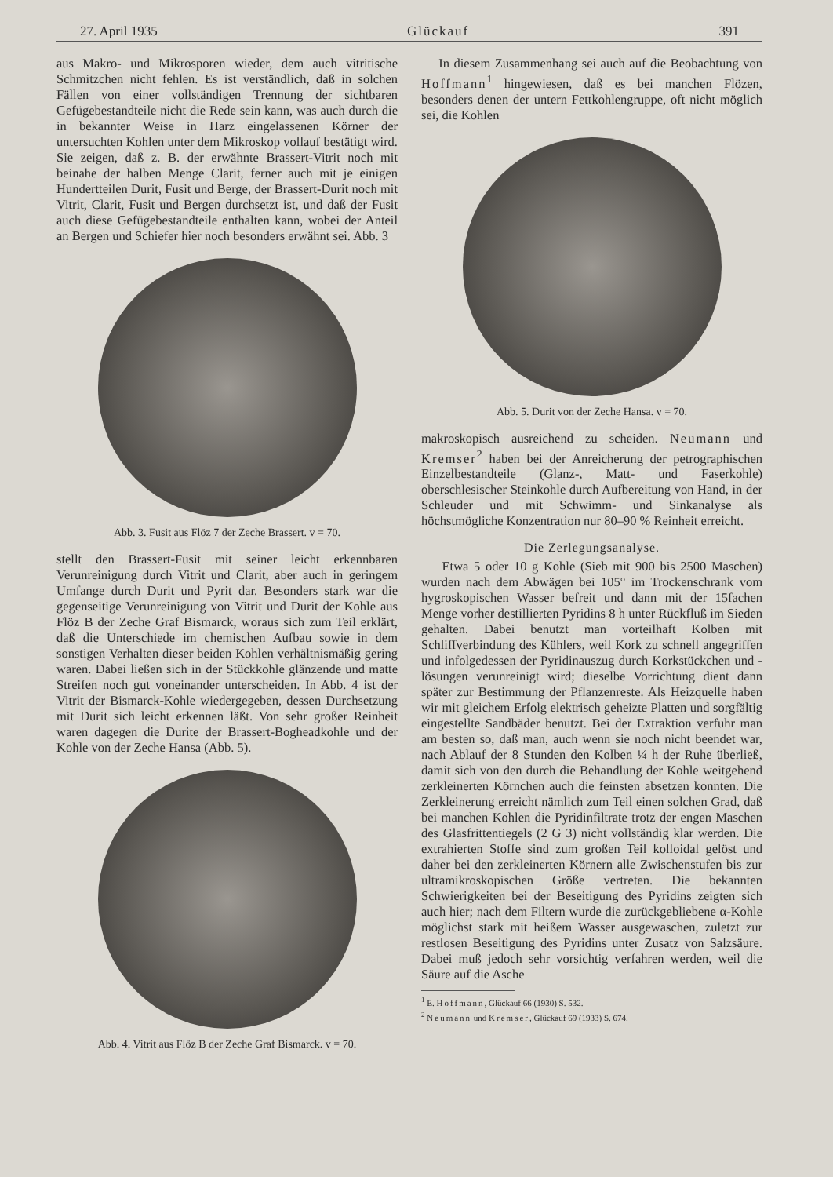27. April 1935 Glückauf 391
aus Makro- und Mikrosporen wieder, dem auch vitritische Schmitzchen nicht fehlen. Es ist verständlich, daß in solchen Fällen von einer vollständigen Trennung der sichtbaren Gefügebestandteile nicht die Rede sein kann, was auch durch die in bekannter Weise in Harz eingelassenen Körner der untersuchten Kohlen unter dem Mikroskop vollauf bestätigt wird. Sie zeigen, daß z. B. der erwähnte Brassert-Vitrit noch mit beinahe der halben Menge Clarit, ferner auch mit je einigen Hundertteilen Durit, Fusit und Berge, der Brassert-Durit noch mit Vitrit, Clarit, Fusit und Bergen durchsetzt ist, und daß der Fusit auch diese Gefügebestandteile enthalten kann, wobei der Anteil an Bergen und Schiefer hier noch besonders erwähnt sei. Abb. 3
Abb. 3. Fusit aus Flöz 7 der Zeche Brassert. v = 70.
stellt den Brassert-Fusit mit seiner leicht erkennbaren Verunreinigung durch Vitrit und Clarit, aber auch in geringem Umfange durch Durit und Pyrit dar. Besonders stark war die gegenseitige Verunreinigung von Vitrit und Durit der Kohle aus Flöz B der Zeche Graf Bismarck, woraus sich zum Teil erklärt, daß die Unterschiede im chemischen Aufbau sowie in dem sonstigen Verhalten dieser beiden Kohlen verhältnismäßig gering waren. Dabei ließen sich in der Stückkohle glänzende und matte Streifen noch gut voneinander unterscheiden. In Abb. 4 ist der Vitrit der Bismarck-Kohle wiedergegeben, dessen Durchsetzung mit Durit sich leicht erkennen läßt. Von sehr großer Reinheit waren dagegen die Durite der Brassert-Bogheadkohle und der Kohle von der Zeche Hansa (Abb. 5).
Abb. 4. Vitrit aus Flöz B der Zeche Graf Bismarck. v = 70.
In diesem Zusammenhang sei auch auf die Beobachtung von Hoffmann<sup>1</sup> hingewiesen, daß es bei manchen Flözen, besonders denen der untern Fettkohlengruppe, oft nicht möglich sei, die Kohlen
Abb. 5. Durit von der Zeche Hansa. v = 70.
makroskopisch ausreichend zu scheiden. Neumann und Kremser<sup>2</sup> haben bei der Anreicherung der petrographischen Einzelbestandteile (Glanz-, Matt- und Faserkohle) oberschlesischer Steinkohle durch Aufbereitung von Hand, in der Schleuder und mit Schwimm- und Sinkanalyse als höchstmögliche Konzentration nur 80–90 % Reinheit erreicht.
Die Zerlegungsanalyse.
Etwa 5 oder 10 g Kohle (Sieb mit 900 bis 2500 Maschen) wurden nach dem Abwägen bei 105° im Trockenschrank vom hygroskopischen Wasser befreit und dann mit der 15fachen Menge vorher destillierten Pyridins 8 h unter Rückfluß im Sieden gehalten. Dabei benutzt man vorteilhaft Kolben mit Schliffverbindung des Kühlers, weil Kork zu schnell angegriffen und infolgedessen der Pyridinauszug durch Korkstückchen und -lösungen verunreinigt wird; dieselbe Vorrichtung dient dann später zur Bestimmung der Pflanzenreste. Als Heizquelle haben wir mit gleichem Erfolg elektrisch geheizte Platten und sorgfältig eingestellte Sandbäder benutzt. Bei der Extraktion verfuhr man am besten so, daß man, auch wenn sie noch nicht beendet war, nach Ablauf der 8 Stunden den Kolben ¼ h der Ruhe überließ, damit sich von den durch die Behandlung der Kohle weitgehend zerkleinerten Körnchen auch die feinsten absetzen konnten. Die Zerkleinerung erreicht nämlich zum Teil einen solchen Grad, daß bei manchen Kohlen die Pyridinfiltrate trotz der engen Maschen des Glasfrittentiegels (2 G 3) nicht vollständig klar werden. Die extrahierten Stoffe sind zum großen Teil kolloidal gelöst und daher bei den zerkleinerten Körnern alle Zwischenstufen bis zur ultramikroskopischen Größe vertreten. Die bekannten Schwierigkeiten bei der Beseitigung des Pyridins zeigten sich auch hier; nach dem Filtern wurde die zurückgebliebene α-Kohle möglichst stark mit heißem Wasser ausgewaschen, zuletzt zur restlosen Beseitigung des Pyridins unter Zusatz von Salzsäure. Dabei muß jedoch sehr vorsichtig verfahren werden, weil die Säure auf die Asche
<sup>1</sup> E. Hoffmann, Glückauf 66 (1930) S. 532.
<sup>2</sup> Neumann und Kremser, Glückauf 69 (1933) S. 674.